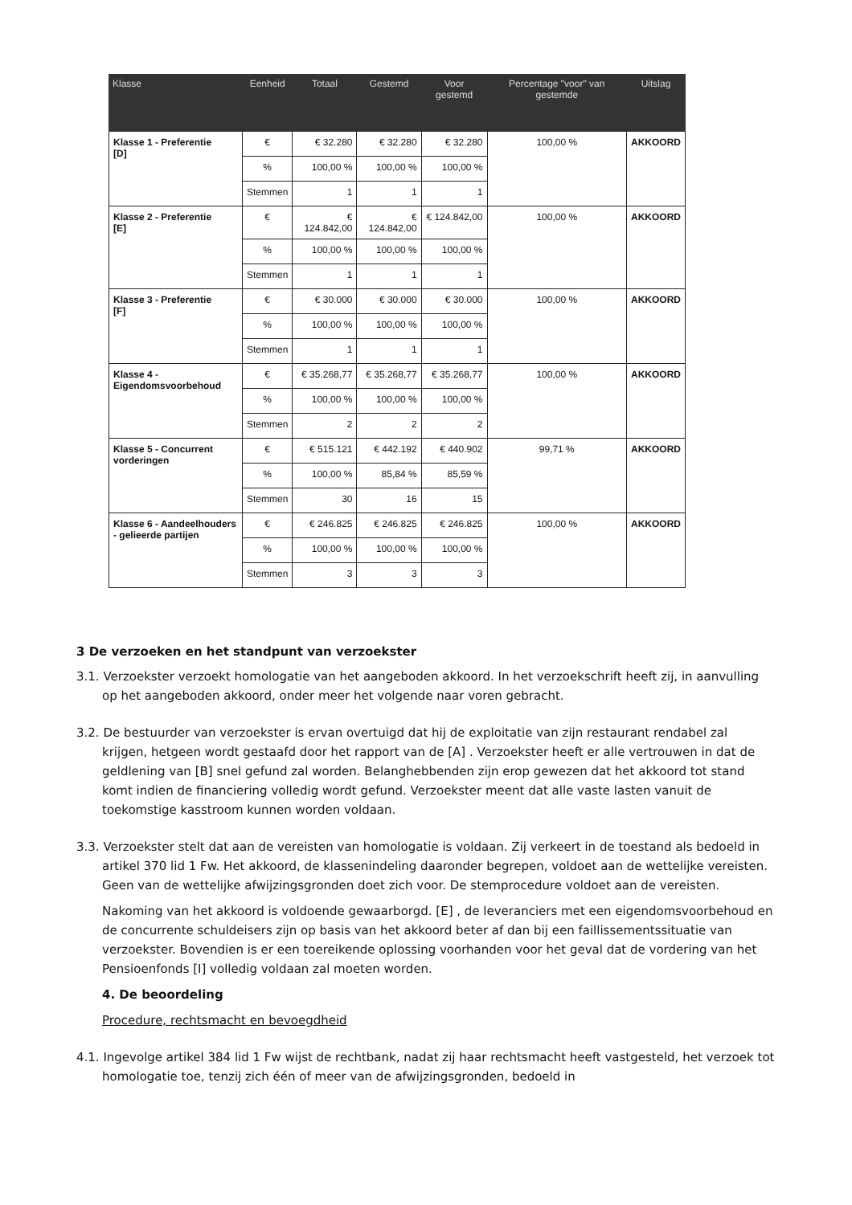| Klasse | Eenheid | Totaal | Gestemd | Voor gestemd | Percentage "voor" van gestemde | Uitslag |
| --- | --- | --- | --- | --- | --- | --- |
| Klasse 1 - Preferentie [D] | € | € 32.280 | € 32.280 | € 32.280 | 100,00 % | AKKOORD |
| | % | 100,00 % | 100,00 % | 100,00 % | | |
| | Stemmen | 1 | 1 | 1 | | |
| Klasse 2 - Preferentie [E] | € | € 124.842,00 | € 124.842,00 | € 124.842,00 | 100,00 % | AKKOORD |
| | % | 100,00 % | 100,00 % | 100,00 % | | |
| | Stemmen | 1 | 1 | 1 | | |
| Klasse 3 - Preferentie [F] | € | € 30.000 | € 30.000 | € 30.000 | 100,00 % | AKKOORD |
| | % | 100,00 % | 100,00 % | 100,00 % | | |
| | Stemmen | 1 | 1 | 1 | | |
| Klasse 4 - Eigendomsvoorbehoud | € | € 35.268,77 | € 35.268,77 | € 35.268,77 | 100,00 % | AKKOORD |
| | % | 100,00 % | 100,00 % | 100,00 % | | |
| | Stemmen | 2 | 2 | 2 | | |
| Klasse 5 - Concurrent vorderingen | € | € 515.121 | € 442.192 | € 440.902 | 99,71 % | AKKOORD |
| | % | 100,00 % | 85,84 % | 85,59 % | | |
| | Stemmen | 30 | 16 | 15 | | |
| Klasse 6 - Aandeelhouders - gelieerde partijen | € | € 246.825 | € 246.825 | € 246.825 | 100,00 % | AKKOORD |
| | % | 100,00 % | 100,00 % | 100,00 % | | |
| | Stemmen | 3 | 3 | 3 | | |
3 De verzoeken en het standpunt van verzoekster
3.1. Verzoekster verzoekt homologatie van het aangeboden akkoord. In het verzoekschrift heeft zij, in aanvulling op het aangeboden akkoord, onder meer het volgende naar voren gebracht.
3.2. De bestuurder van verzoekster is ervan overtuigd dat hij de exploitatie van zijn restaurant rendabel zal krijgen, hetgeen wordt gestaafd door het rapport van de [A] . Verzoekster heeft er alle vertrouwen in dat de geldlening van [B] snel gefund zal worden. Belanghebbenden zijn erop gewezen dat het akkoord tot stand komt indien de financiering volledig wordt gefund. Verzoekster meent dat alle vaste lasten vanuit de toekomstige kasstroom kunnen worden voldaan.
3.3. Verzoekster stelt dat aan de vereisten van homologatie is voldaan. Zij verkeert in de toestand als bedoeld in artikel 370 lid 1 Fw. Het akkoord, de klassenindeling daaronder begrepen, voldoet aan de wettelijke vereisten. Geen van de wettelijke afwijzingsgronden doet zich voor. De stemprocedure voldoet aan de vereisten.
Nakoming van het akkoord is voldoende gewaarborgd. [E] , de leveranciers met een eigendomsvoorbehoud en de concurrente schuldeisers zijn op basis van het akkoord beter af dan bij een faillissementssituatie van verzoekster. Bovendien is er een toereikende oplossing voorhanden voor het geval dat de vordering van het Pensioenfonds [I] volledig voldaan zal moeten worden.
4. De beoordeling
Procedure, rechtsmacht en bevoegdheid
4.1. Ingevolge artikel 384 lid 1 Fw wijst de rechtbank, nadat zij haar rechtsmacht heeft vastgesteld, het verzoek tot homologatie toe, tenzij zich één of meer van de afwijzingsgronden, bedoeld in